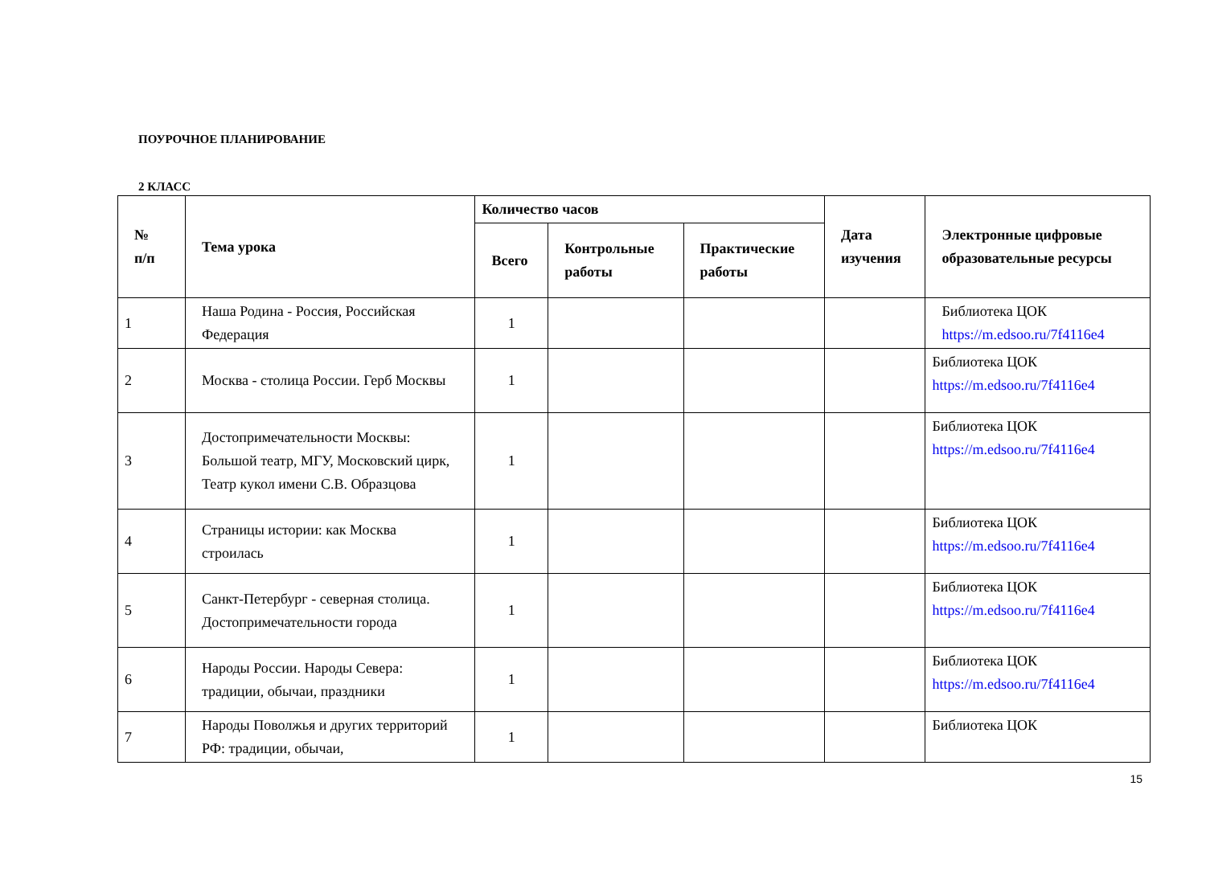ПОУРОЧНОЕ ПЛАНИРОВАНИЕ
2 КЛАСС
| № п/п | Тема урока | Количество часов | | | Дата изучения | Электронные цифровые образовательные ресурсы |
| --- | --- | --- | --- | --- | --- | --- |
| | | Всего | Контрольные работы | Практические работы | | |
| 1 | Наша Родина - Россия, Российская Федерация | 1 | | | | Библиотека ЦОК https://m.edsoo.ru/7f4116e4 |
| 2 | Москва - столица России. Герб Москвы | 1 | | | | Библиотека ЦОК https://m.edsoo.ru/7f4116e4 |
| 3 | Достопримечательности Москвы: Большой театр, МГУ, Московский цирк, Театр кукол имени С.В. Образцова | 1 | | | | Библиотека ЦОК https://m.edsoo.ru/7f4116e4 |
| 4 | Страницы истории: как Москва строилась | 1 | | | | Библиотека ЦОК https://m.edsoo.ru/7f4116e4 |
| 5 | Санкт-Петербург - северная столица. Достопримечательности города | 1 | | | | Библиотека ЦОК https://m.edsoo.ru/7f4116e4 |
| 6 | Народы России. Народы Севера: традиции, обычаи, праздники | 1 | | | | Библиотека ЦОК https://m.edsoo.ru/7f4116e4 |
| 7 | Народы Поволжья и других территорий РФ: традиции, обычаи, | 1 | | | | Библиотека ЦОК |
15